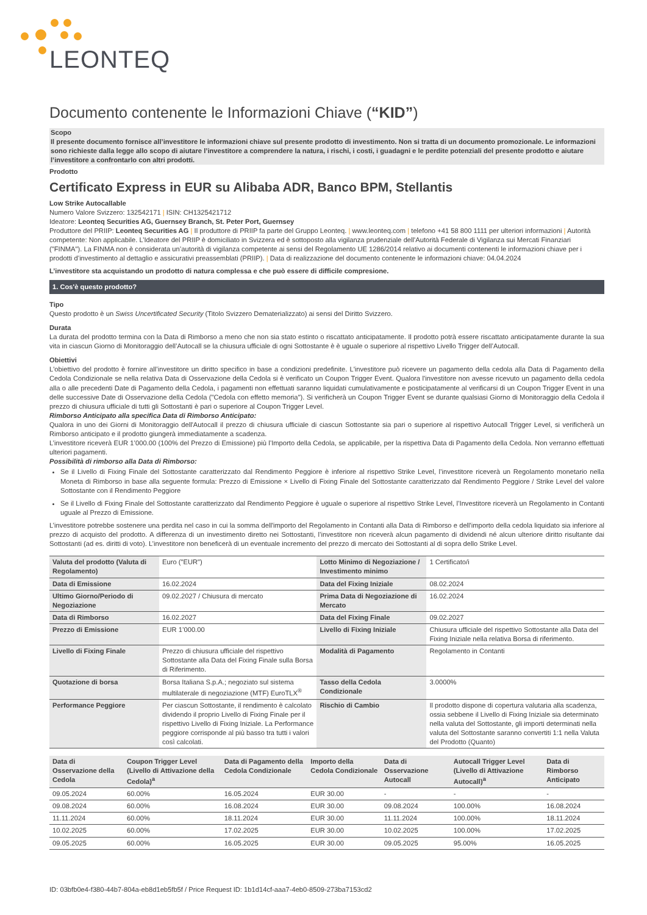LEONTEQ
Documento contenente le Informazioni Chiave (“KID”)
Scopo
Il presente documento fornisce all’investitore le informazioni chiave sul presente prodotto di investimento. Non si tratta di un documento promozionale. Le informazioni sono richieste dalla legge allo scopo di aiutare l’investitore a comprendere la natura, i rischi, i costi, i guadagni e le perdite potenziali del presente prodotto e aiutare l’investitore a confrontarlo con altri prodotti.
Prodotto
Certificato Express in EUR su Alibaba ADR, Banco BPM, Stellantis
Low Strike Autocallable
Numero Valore Svizzero: 132542171 | ISIN: CH1325421712
Ideatore: Leonteq Securities AG, Guernsey Branch, St. Peter Port, Guernsey
Produttore del PRIIP: Leonteq Securities AG | Il produttore di PRIIP fa parte del Gruppo Leonteq. | www.leonteq.com | telefono +41 58 800 1111 per ulteriori informazioni | Autorità competente: Non applicabile. L’Ideatore del PRIIP è domiciliato in Svizzera ed è sottoposto alla vigilanza prudenziale dell'Autorità Federale di Vigilanza sui Mercati Finanziari ("FINMA"). La FINMA non è considerata un’autorità di vigilanza competente ai sensi del Regolamento UE 1286/2014 relativo ai documenti contenenti le informazioni chiave per i prodotti d’investimento al dettaglio e assicurativi preassemblati (PRIIP). | Data di realizzazione del documento contenente le informazioni chiave: 04.04.2024
L’investitore sta acquistando un prodotto di natura complessa e che può essere di difficile compresione.
1. Cos'è questo prodotto?
Tipo
Questo prodotto è un Swiss Uncertificated Security (Titolo Svizzero Dematerializzato) ai sensi del Diritto Svizzero.
Durata
La durata del prodotto termina con la Data di Rimborso a meno che non sia stato estinto o riscattato anticipatamente. Il prodotto potrà essere riscattato anticipatamente durante la sua vita in ciascun Giorno di Monitoraggio dell’Autocall se la chiusura ufficiale di ogni Sottostante è è uguale o superiore al rispettivo Livello Trigger dell’Autocall.
Obiettivi
L'obiettivo del prodotto è fornire all’investitore un diritto specifico in base a condizioni predefinite. L'investitore può ricevere un pagamento della cedola alla Data di Pagamento della Cedola Condizionale se nella relativa Data di Osservazione della Cedola si è verificato un Coupon Trigger Event. Qualora l'investitore non avesse ricevuto un pagamento della cedola alla o alle precedenti Date di Pagamento della Cedola, i pagamenti non effettuati saranno liquidati cumulativamente e posticipatamente al verificarsi di un Coupon Trigger Event in una delle successive Date di Osservazione della Cedola ("Cedola con effetto memoria"). Si verificherà un Coupon Trigger Event se durante qualsiasi Giorno di Monitoraggio della Cedola il prezzo di chiusura ufficiale di tutti gli Sottostanti è pari o superiore al Coupon Trigger Level.
Rimborso Anticipato alla specifica Data di Rimborso Anticipato:
Qualora in uno dei Giorni di Monitoraggio dell'Autocall il prezzo di chiusura ufficiale di ciascun Sottostante sia pari o superiore al rispettivo Autocall Trigger Level, si verificherà un Rimborso anticipato e il prodotto giungerà immediatamente a scadenza.
L’investitore riceverà EUR 1’000.00 (100% del Prezzo di Emissione) più l’Importo della Cedola, se applicabile, per la rispettiva Data di Pagamento della Cedola. Non verranno effettuati ulteriori pagamenti.
Possibilità di rimborso alla Data di Rimborso:
Se il Livello di Fixing Finale del Sottostante caratterizzato dal Rendimento Peggiore è inferiore al rispettivo Strike Level, l’investitore riceverà un Regolamento monetario nella Moneta di Rimborso in base alla seguente formula: Prezzo di Emissione × Livello di Fixing Finale del Sottostante caratterizzato dal Rendimento Peggiore / Strike Level del valore Sottostante con il Rendimento Peggiore
Se il Livello di Fixing Finale del Sottostante caratterizzato dal Rendimento Peggiore è uguale o superiore al rispettivo Strike Level, l’Investitore riceverà un Regolamento in Contanti uguale al Prezzo di Emissione.
L’investitore potrebbe sostenere una perdita nel caso in cui la somma dell'importo del Regolamento in Contanti alla Data di Rimborso e dell'importo della cedola liquidato sia inferiore al prezzo di acquisto del prodotto. A differenza di un investimento diretto nei Sottostanti, l’investitore non riceverà alcun pagamento di dividendi né alcun ulteriore diritto risultante dai Sottostanti (ad es. diritti di voto). L’investitore non beneficerà di un eventuale incremento del prezzo di mercato dei Sottostanti al di sopra dello Strike Level.
| Valuta del prodotto (Valuta di Regolamento) | Euro ("EUR") | Lotto Minimo di Negoziazione / Investimento minimo | 1 Certificato/i |
| Data di Emissione | 16.02.2024 | Data del Fixing Iniziale | 08.02.2024 |
| Ultimo Giorno/Periodo di Negoziazione | 09.02.2027 / Chiusura di mercato | Prima Data di Negoziazione di Mercato | 16.02.2024 |
| Data di Rimborso | 16.02.2027 | Data del Fixing Finale | 09.02.2027 |
| Prezzo di Emissione | EUR 1’000.00 | Livello di Fixing Iniziale | Chiusura ufficiale del rispettivo Sottostante alla Data del Fixing Iniziale nella relativa Borsa di riferimento. |
| Livello di Fixing Finale | Prezzo di chiusura ufficiale del rispettivo Sottostante alla Data del Fixing Finale sulla Borsa di Riferimento. | Modalità di Pagamento | Regolamento in Contanti |
| Quotazione di borsa | Borsa Italiana S.p.A.; negoziato sul sistema multilaterale di negoziazione (MTF) EuroTLX<sup>®</sup> | Tasso della Cedola Condizionale | 3.0000% |
| Performance Peggiore | Per ciascun Sottostante, il rendimento è calcolato dividendo il proprio Livello di Fixing Finale per il rispettivo Livello di Fixing Iniziale. La Performance peggiore corrisponde al più basso tra tutti i valori così calcolati. | Rischio di Cambio | Il prodotto dispone di copertura valutaria alla scadenza, ossia sebbene il Livello di Fixing Iniziale sia determinato nella valuta del Sottostante, gli importi determinati nella valuta del Sottostante saranno convertiti 1:1 nella Valuta del Prodotto (Quanto) |
| Data di Osservazione della Cedola | Coupon Trigger Level (Livello di Attivazione della Cedola)<sup>a</sup> | Data di Pagamento della Cedola Condizionale | Importo della Cedola Condizionale | Data di Osservazione Autocall | Autocall Trigger Level (Livello di Attivazione Autocall)<sup>a</sup> | Data di Rimborso Anticipato |
| --- | --- | --- | --- | --- | --- | --- |
| 09.05.2024 | 60.00% | 16.05.2024 | EUR 30.00 | - | - | - |
| 09.08.2024 | 60.00% | 16.08.2024 | EUR 30.00 | 09.08.2024 | 100.00% | 16.08.2024 |
| 11.11.2024 | 60.00% | 18.11.2024 | EUR 30.00 | 11.11.2024 | 100.00% | 18.11.2024 |
| 10.02.2025 | 60.00% | 17.02.2025 | EUR 30.00 | 10.02.2025 | 100.00% | 17.02.2025 |
| 09.05.2025 | 60.00% | 16.05.2025 | EUR 30.00 | 09.05.2025 | 95.00% | 16.05.2025 |
ID: 03bfb0e4-f380-44b7-804a-eb8d1eb5fb5f / Price Request ID: 1b1d14cf-aaa7-4eb0-8509-273ba7153cd2